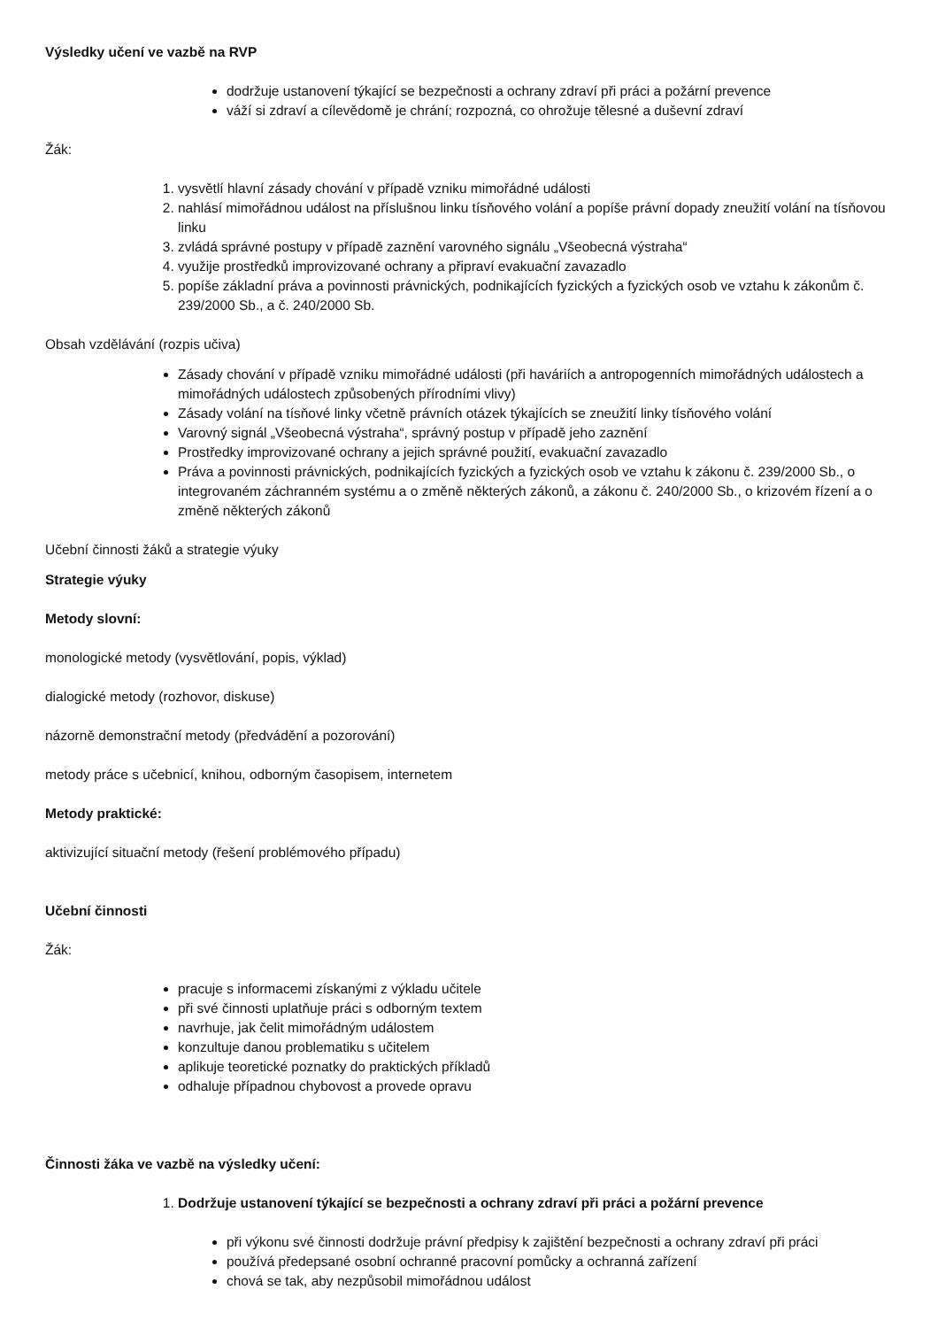Výsledky učení ve vazbě na RVP
dodržuje ustanovení týkající se bezpečnosti a ochrany zdraví při práci a požární prevence
váží si zdraví a cílevědomě je chrání; rozpozná, co ohrožuje tělesné a duševní zdraví
Žák:
1. vysvětlí hlavní zásady chování v případě vzniku mimořádné události
2. nahlásí mimořádnou událost na příslušnou linku tísňového volání a popíše právní dopady zneužití volání na tísňovou linku
3. zvládá správné postupy v případě zaznění varovného signálu „Všeobecná výstraha“
4. využije prostředků improvizované ochrany a připraví evakuační zavazadlo
5. popíše základní práva a povinnosti právnických, podnikajících fyzických a fyzických osob ve vztahu k zákonům č. 239/2000 Sb., a č. 240/2000 Sb.
Obsah vzdělávání (rozpis učiva)
Zásady chování v případě vzniku mimořádné události (při haváriích a antropogenních mimořádných událostech a mimořádných událostech způsobených přírodními vlivy)
Zásady volání na tísňové linky včetně právních otázek týkajících se zneužití linky tísňového volání
Varovný signál „Všeobecná výstraha“, správný postup v případě jeho zaznění
Prostředky improvizované ochrany a jejich správné použití, evakuační zavazadlo
Práva a povinnosti právnických, podnikajících fyzických a fyzických osob ve vztahu k zákonu č. 239/2000 Sb., o integrovaném záchranném systému a o změně některých zákonů, a zákonu č. 240/2000 Sb., o krizovém řízení a o změně některých zákonů
Učební činnosti žáků a strategie výuky
Strategie výuky
Metody slovní:
monologické metody (vysvětlování, popis, výklad)
dialogické metody (rozhovor, diskuse)
názorně demonstrační metody (předvádění a pozorování)
metody práce s učebnicí, knihou, odborným časopisem, internetem
Metody praktické:
aktivizující situační metody (řešení problémového případu)
Učební činnosti
Žák:
pracuje s informacemi získanými z výkladu učitele
při své činnosti uplatňuje práci s odborným textem
navrhuje, jak čelit mimořádným událostem
konzultuje danou problematiku s učitelem
aplikuje teoretické poznatky do praktických příkladů
odhaluje případnou chybovost a provede opravu
Činnosti žáka ve vazbě na výsledky učení:
1. Dodržuje ustanovení týkající se bezpečnosti a ochrany zdraví při práci a požární prevence
při výkonu své činnosti dodržuje právní předpisy k zajištění bezpečnosti a ochrany zdraví při práci
používá předepsané osobní ochranné pracovní pomůcky a ochranná zařízení
chová se tak, aby nezpůsobil mimořádnou událost